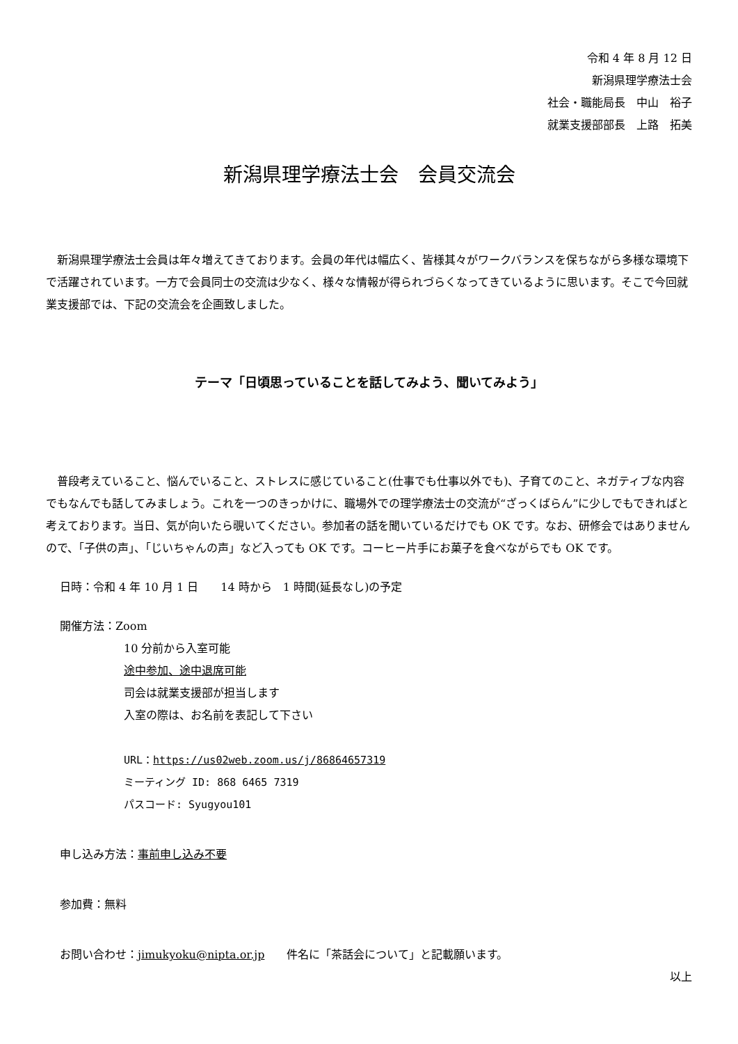令和 4 年 8 月 12 日
新潟県理学療法士会
社会・職能局長　中山　裕子
就業支援部部長　上路　拓美
新潟県理学療法士会　会員交流会
新潟県理学療法士会員は年々増えてきております。会員の年代は幅広く、皆様其々がワークバランスを保ちながら多様な環境下で活躍されています。一方で会員同士の交流は少なく、様々な情報が得られづらくなってきているように思います。そこで今回就業支援部では、下記の交流会を企画致しました。
テーマ「日頃思っていることを話してみよう、聞いてみよう」
普段考えていること、悩んでいること、ストレスに感じていること(仕事でも仕事以外でも)、子育てのこと、ネガティブな内容でもなんでも話してみましょう。これを一つのきっかけに、職場外での理学療法士の交流が“ざっくばらん”に少しでもできればと考えております。当日、気が向いたら覗いてください。参加者の話を聞いているだけでも OK です。なお、研修会ではありませんので、「子供の声」、「じいちゃんの声」など入っても OK です。コーヒー片手にお菓子を食べながらでも OK です。
日時：令和 4 年 10 月 1 日　　14 時から　1 時間(延長なし)の予定
開催方法：Zoom
10 分前から入室可能
途中参加、途中退席可能
司会は就業支援部が担当します
入室の際は、お名前を表記して下さい
URL：https://us02web.zoom.us/j/86864657319
ミーティング ID: 868 6465 7319
パスコード: Syugyou101
申し込み方法：事前申し込み不要
参加費：無料
お問い合わせ：jimukyoku@nipta.or.jp　　件名に「茶話会について」と記載願います。
以上